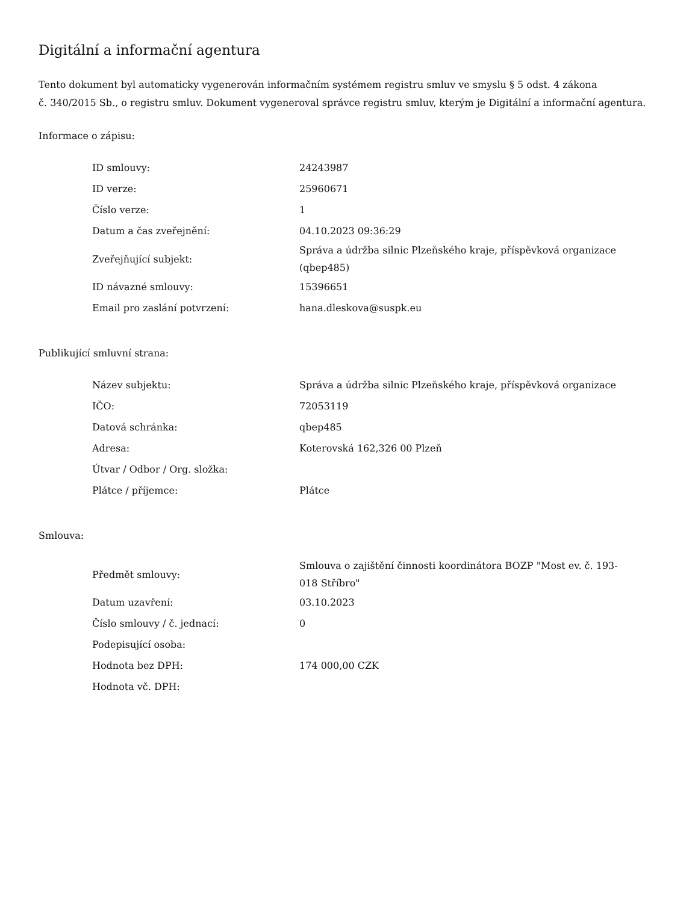Digitální a informační agentura
Tento dokument byl automaticky vygenerován informačním systémem registru smluv ve smyslu § 5 odst. 4 zákona
č. 340/2015 Sb., o registru smluv. Dokument vygeneroval správce registru smluv, kterým je Digitální a informační agentura.
Informace o zápisu:
| ID smlouvy: | 24243987 |
| ID verze: | 25960671 |
| Číslo verze: | 1 |
| Datum a čas zveřejnění: | 04.10.2023 09:36:29 |
| Zveřejňující subjekt: | Správa a údržba silnic Plzeňského kraje, příspěvková organizace (qbep485) |
| ID návazné smlouvy: | 15396651 |
| Email pro zaslání potvrzení: | hana.dleskova@suspk.eu |
Publikující smluvní strana:
| Název subjektu: | Správa a údržba silnic Plzeňského kraje, příspěvková organizace |
| IČO: | 72053119 |
| Datová schránka: | qbep485 |
| Adresa: | Koterovská 162,326 00 Plzeň |
| Útvar / Odbor / Org. složka: | |
| Plátce / příjemce: | Plátce |
Smlouva:
| Předmět smlouvy: | Smlouva o zajištění činnosti koordinátora BOZP "Most ev. č. 193-018 Stříbro" |
| Datum uzavření: | 03.10.2023 |
| Číslo smlouvy / č. jednací: | 0 |
| Podepisující osoba: | |
| Hodnota bez DPH: | 174 000,00 CZK |
| Hodnota vč. DPH: | |